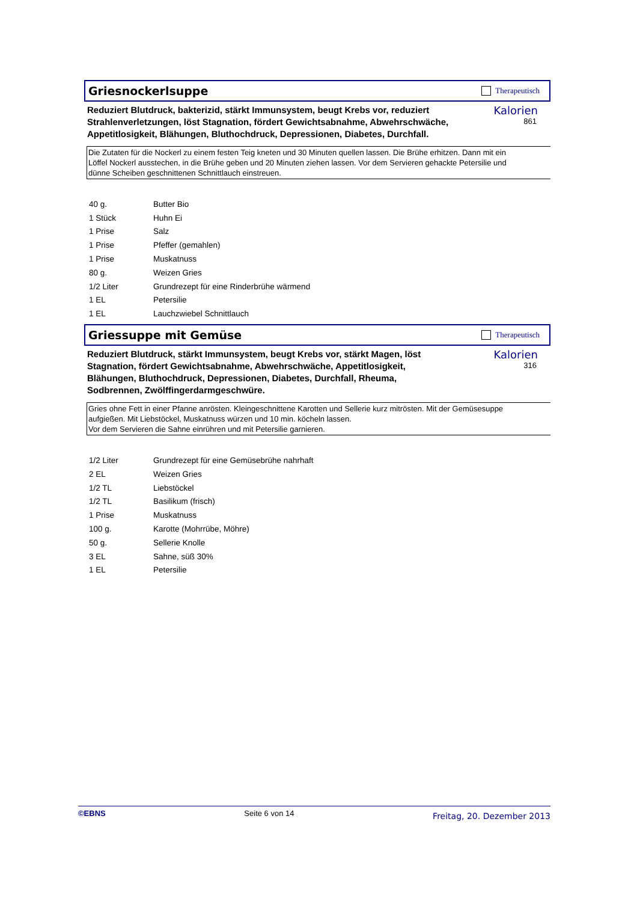Griesnockerlsuppe
Therapeutisch
Reduziert Blutdruck, bakterizid, stärkt Immunsystem, beugt Krebs vor, reduziert Strahlenverletzungen, löst Stagnation, fördert Gewichtsabnahme, Abwehrschwäche, Appetitlosigkeit, Blähungen, Bluthochdruck, Depressionen, Diabetes, Durchfall.
Kalorien
861
Die Zutaten für die Nockerl zu einem festen Teig kneten und 30 Minuten quellen lassen. Die Brühe erhitzen. Dann mit ein
Löffel Nockerl ausstechen, in die Brühe geben und 20 Minuten ziehen lassen. Vor dem Servieren gehackte Petersilie und
dünne Scheiben geschnittenen Schnittlauch einstreuen.
| 40 g. | Butter Bio |
| 1 Stück | Huhn Ei |
| 1 Prise | Salz |
| 1 Prise | Pfeffer (gemahlen) |
| 1 Prise | Muskatnuss |
| 80 g. | Weizen Gries |
| 1/2 Liter | Grundrezept für eine Rinderbrühe wärmend |
| 1 EL | Petersilie |
| 1 EL | Lauchzwiebel Schnittlauch |
Griessuppe mit Gemüse
Therapeutisch
Reduziert Blutdruck, stärkt Immunsystem, beugt Krebs vor, stärkt Magen, löst Stagnation, fördert Gewichtsabnahme, Abwehrschwäche, Appetitlosigkeit, Blähungen, Bluthochdruck, Depressionen, Diabetes, Durchfall, Rheuma, Sodbrennen, Zwölffingerdarmgeschwüre.
Kalorien
316
Gries ohne Fett in einer Pfanne anrösten. Kleingeschnittene Karotten und Sellerie kurz mitrösten. Mit der Gemüsesuppe
aufgießen. Mit Liebstöckel, Muskatnuss würzen und 10 min. köcheln lassen.
Vor dem Servieren die Sahne einrühren und mit Petersilie garnieren.
| 1/2 Liter | Grundrezept für eine Gemüsebrühe nahrhaft |
| 2 EL | Weizen Gries |
| 1/2 TL | Liebstöckel |
| 1/2 TL | Basilikum (frisch) |
| 1 Prise | Muskatnuss |
| 100 g. | Karotte (Mohrrübe, Möhre) |
| 50 g. | Sellerie Knolle |
| 3 EL | Sahne, süß 30% |
| 1 EL | Petersilie |
©EBNS Seite 6 von 14 Freitag, 20. Dezember 2013